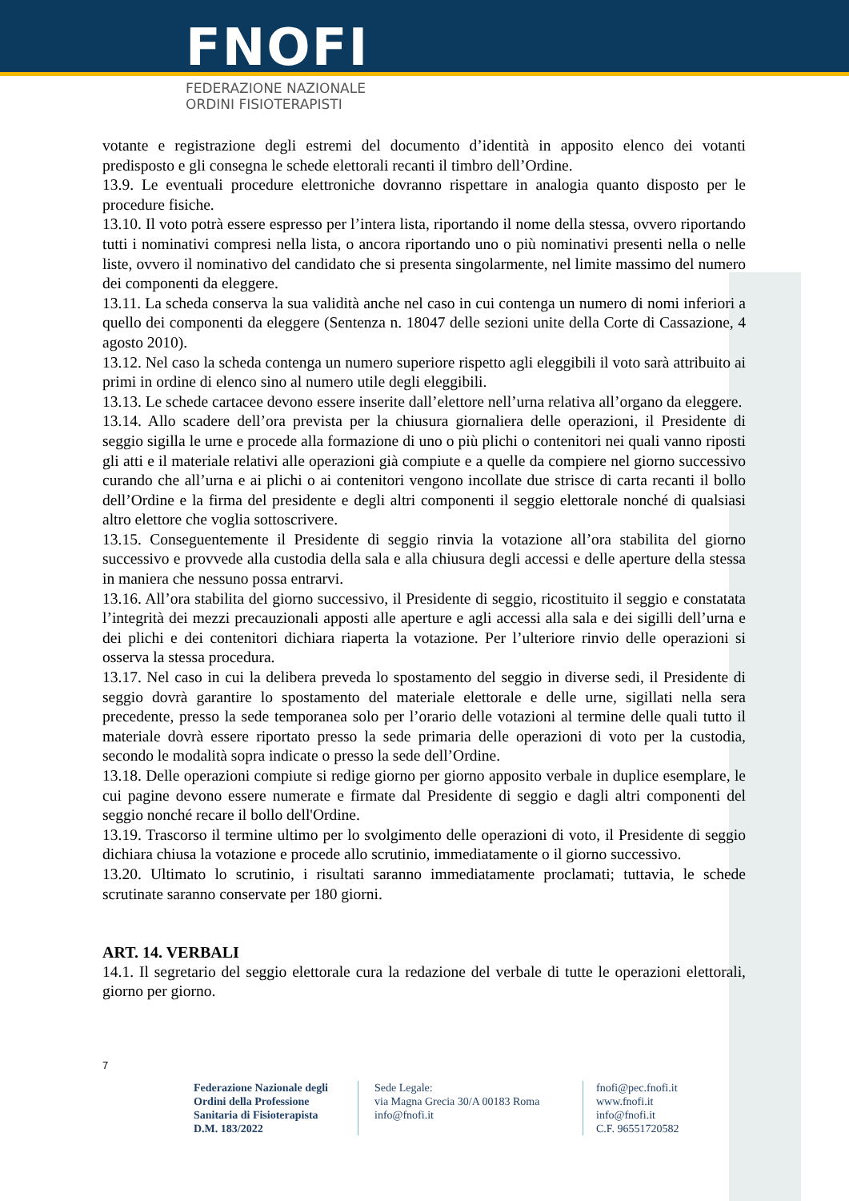FNOFI
FEDERAZIONE NAZIONALE
ORDINI FISIOTERAPISTI
votante e registrazione degli estremi del documento d’identità in apposito elenco dei votanti predisposto e gli consegna le schede elettorali recanti il timbro dell’Ordine.
13.9. Le eventuali procedure elettroniche dovranno rispettare in analogia quanto disposto per le procedure fisiche.
13.10. Il voto potrà essere espresso per l’intera lista, riportando il nome della stessa, ovvero riportando tutti i nominativi compresi nella lista, o ancora riportando uno o più nominativi presenti nella o nelle liste, ovvero il nominativo del candidato che si presenta singolarmente, nel limite massimo del numero dei componenti da eleggere.
13.11. La scheda conserva la sua validità anche nel caso in cui contenga un numero di nomi inferiori a quello dei componenti da eleggere (Sentenza n. 18047 delle sezioni unite della Corte di Cassazione, 4 agosto 2010).
13.12. Nel caso la scheda contenga un numero superiore rispetto agli eleggibili il voto sarà attribuito ai primi in ordine di elenco sino al numero utile degli eleggibili.
13.13. Le schede cartacee devono essere inserite dall’elettore nell’urna relativa all’organo da eleggere.
13.14. Allo scadere dell’ora prevista per la chiusura giornaliera delle operazioni, il Presidente di seggio sigilla le urne e procede alla formazione di uno o più plichi o contenitori nei quali vanno riposti gli atti e il materiale relativi alle operazioni già compiute e a quelle da compiere nel giorno successivo curando che all’urna e ai plichi o ai contenitori vengono incollate due strisce di carta recanti il bollo dell’Ordine e la firma del presidente e degli altri componenti il seggio elettorale nonché di qualsiasi altro elettore che voglia sottoscrivere.
13.15. Conseguentemente il Presidente di seggio rinvia la votazione all’ora stabilita del giorno successivo e provvede alla custodia della sala e alla chiusura degli accessi e delle aperture della stessa in maniera che nessuno possa entrarvi.
13.16. All’ora stabilita del giorno successivo, il Presidente di seggio, ricostituito il seggio e constatata l’integrità dei mezzi precauzionali apposti alle aperture e agli accessi alla sala e dei sigilli dell’urna e dei plichi e dei contenitori dichiara riaperta la votazione. Per l’ulteriore rinvio delle operazioni si osserva la stessa procedura.
13.17. Nel caso in cui la delibera preveda lo spostamento del seggio in diverse sedi, il Presidente di seggio dovrà garantire lo spostamento del materiale elettorale e delle urne, sigillati nella sera precedente, presso la sede temporanea solo per l’orario delle votazioni al termine delle quali tutto il materiale dovrà essere riportato presso la sede primaria delle operazioni di voto per la custodia, secondo le modalità sopra indicate o presso la sede dell’Ordine.
13.18. Delle operazioni compiute si redige giorno per giorno apposito verbale in duplice esemplare, le cui pagine devono essere numerate e firmate dal Presidente di seggio e dagli altri componenti del seggio nonché recare il bollo dell'Ordine.
13.19. Trascorso il termine ultimo per lo svolgimento delle operazioni di voto, il Presidente di seggio dichiara chiusa la votazione e procede allo scrutinio, immediatamente o il giorno successivo.
13.20. Ultimato lo scrutinio, i risultati saranno immediatamente proclamati; tuttavia, le schede scrutinate saranno conservate per 180 giorni.
ART. 14. VERBALI
14.1. Il segretario del seggio elettorale cura la redazione del verbale di tutte le operazioni elettorali, giorno per giorno.
7
Federazione Nazionale degli Ordini della Professione Sanitaria di Fisioterapista D.M. 183/2022
Sede Legale:
via Magna Grecia 30/A 00183 Roma
info@fnofi.it
fnofi@pec.fnofi.it
www.fnofi.it
info@fnofi.it
C.F. 96551720582